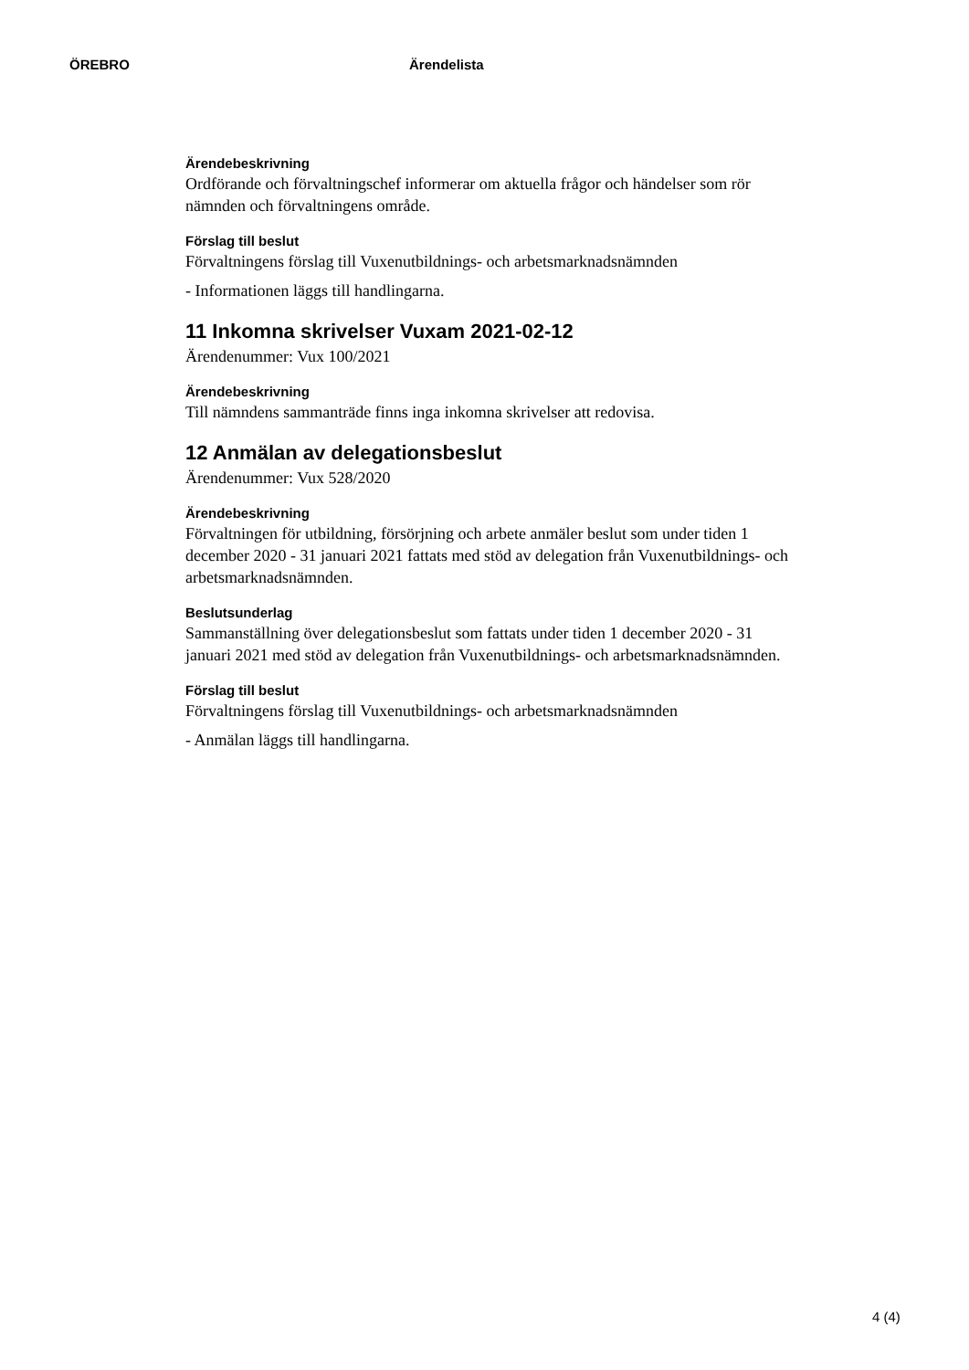ÖREBRO Ärendelista
Ärendebeskrivning
Ordförande och förvaltningschef informerar om aktuella frågor och händelser som rör nämnden och förvaltningens område.
Förslag till beslut
Förvaltningens förslag till Vuxenutbildnings- och arbetsmarknadsnämnden
- Informationen läggs till handlingarna.
11 Inkomna skrivelser Vuxam 2021-02-12
Ärendenummer: Vux 100/2021
Ärendebeskrivning
Till nämndens sammanträde finns inga inkomna skrivelser att redovisa.
12 Anmälan av delegationsbeslut
Ärendenummer: Vux 528/2020
Ärendebeskrivning
Förvaltningen för utbildning, försörjning och arbete anmäler beslut som under tiden 1 december 2020 - 31 januari 2021 fattats med stöd av delegation från Vuxenutbildnings- och arbetsmarknadsnämnden.
Beslutsunderlag
Sammanställning över delegationsbeslut som fattats under tiden 1 december 2020 - 31 januari 2021 med stöd av delegation från Vuxenutbildnings- och arbetsmarknadsnämnden.
Förslag till beslut
Förvaltningens förslag till Vuxenutbildnings- och arbetsmarknadsnämnden
- Anmälan läggs till handlingarna.
4 (4)